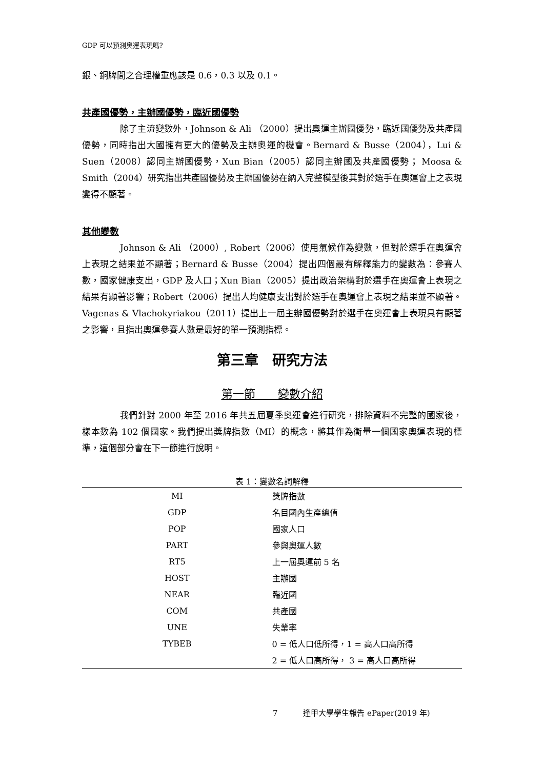GDP 可以預測奧運表現嗎?
銀、銅牌間之合理權重應該是 0.6，0.3 以及 0.1。
共產國優勢，主辦國優勢，臨近國優勢
除了主流變數外，Johnson & Ali （2000）提出奧運主辦國優勢，臨近國優勢及共產國優勢，同時指出大國擁有更大的優勢及主辦奧運的機會。Bernard & Busse（2004），Lui & Suen（2008）認同主辦國優勢，Xun Bian（2005）認同主辦國及共產國優勢； Moosa & Smith（2004）研究指出共產國優勢及主辦國優勢在納入完整模型後其對於選手在奧運會上之表現變得不顯著。
其他變數
Johnson & Ali （2000）, Robert（2006）使用氣候作為變數，但對於選手在奧運會上表現之結果並不顯著；Bernard & Busse（2004）提出四個最有解釋能力的變數為：參賽人數，國家健康支出，GDP 及人口；Xun Bian（2005）提出政治架構對於選手在奧運會上表現之結果有顯著影響；Robert（2006）提出人均健康支出對於選手在奧運會上表現之結果並不顯著。Vagenas & Vlachokyriakou（2011）提出上一屆主辦國優勢對於選手在奧運會上表現具有顯著之影響，且指出奧運參賽人數是最好的單一預測指標。
第三章　研究方法
第一節　　變數介紹
我們針對 2000 年至 2016 年共五屆夏季奧運會進行研究，排除資料不完整的國家後，樣本數為 102 個國家。我們提出獎牌指數（MI）的概念，將其作為衡量一個國家奧運表現的標準，這個部分會在下一節進行說明。
表 1：變數名詞解釋
| MI | 獎牌指數 |
| GDP | 名目國內生產總值 |
| POP | 國家人口 |
| PART | 參與奧運人數 |
| RT5 | 上一屆奧運前 5 名 |
| HOST | 主辦國 |
| NEAR | 臨近國 |
| COM | 共產國 |
| UNE | 失業率 |
| TYBEB | 0 = 低人口低所得，1 = 高人口高所得 |
| | 2 = 低人口高所得， 3 = 高人口高所得 |
7 　　　逢甲大學學生報告 ePaper(2019 年)